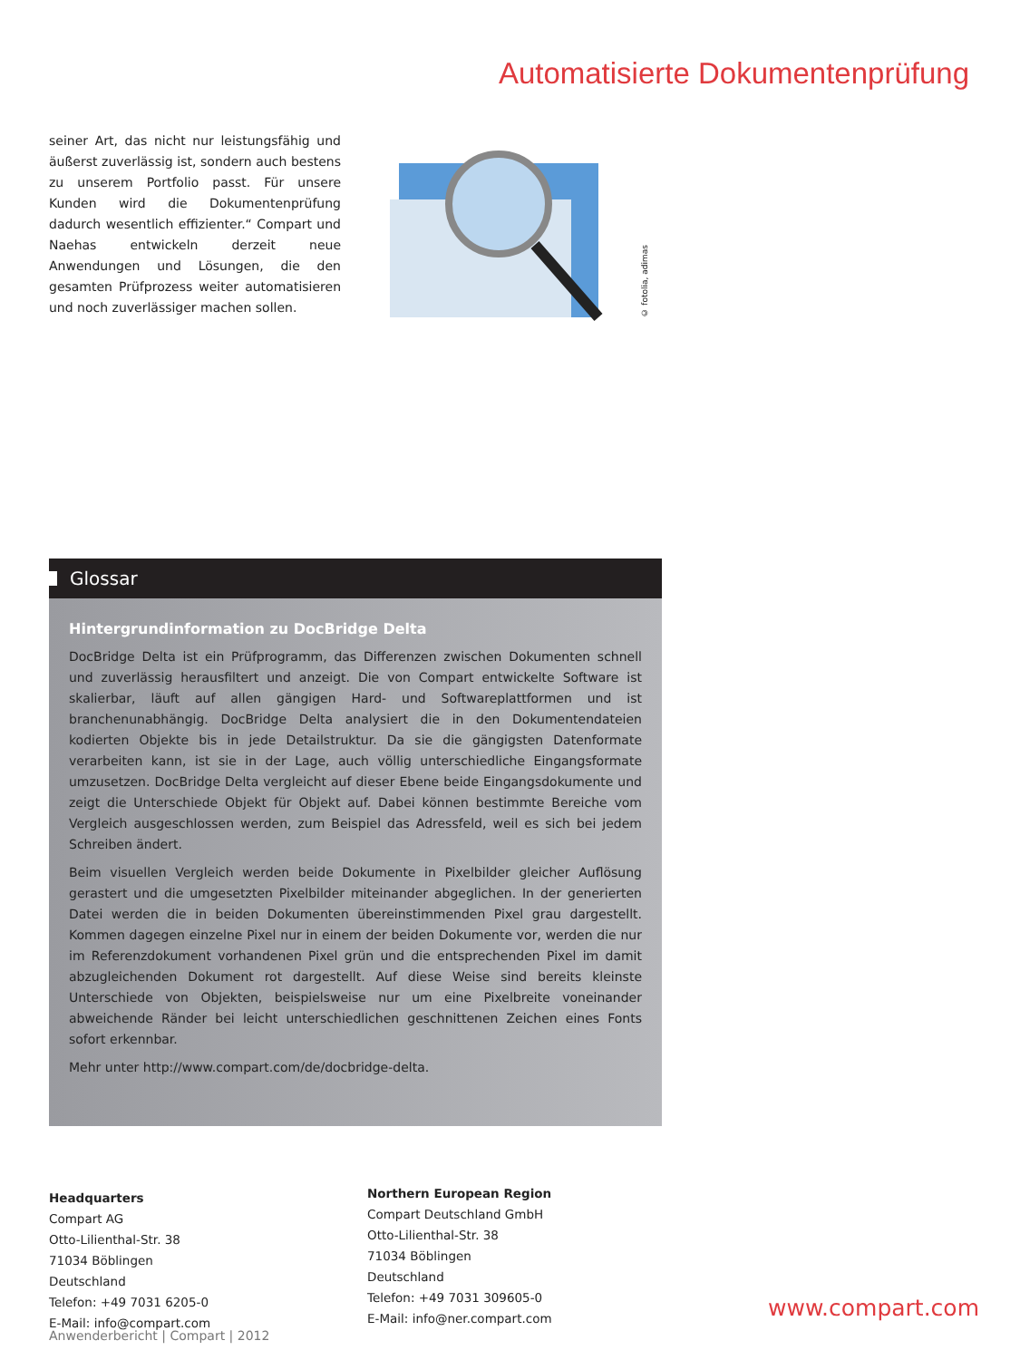Automatisierte Dokumentenprüfung
seiner Art, das nicht nur leistungsfähig und äußerst zuverlässig ist, sondern auch bestens zu unserem Portfolio passt. Für unsere Kunden wird die Dokumentenprüfung dadurch wesentlich effizienter.“ Compart und Naehas entwickeln derzeit neue Anwendungen und Lösungen, die den gesamten Prüfprozess weiter automatisieren und noch zuverlässiger machen sollen.
© fotolia, adimas
Glossar
Hintergrundinformation zu DocBridge Delta
DocBridge Delta ist ein Prüfprogramm, das Differenzen zwischen Dokumenten schnell und zuverlässig herausfiltert und anzeigt. Die von Compart entwickelte Software ist skalierbar, läuft auf allen gängigen Hard- und Softwareplattformen und ist branchenunabhängig. DocBridge Delta analysiert die in den Dokumentendateien kodierten Objekte bis in jede Detailstruktur. Da sie die gängigsten Datenformate verarbeiten kann, ist sie in der Lage, auch völlig unterschiedliche Eingangsformate umzusetzen. DocBridge Delta vergleicht auf dieser Ebene beide Eingangsdokumente und zeigt die Unterschiede Objekt für Objekt auf. Dabei können bestimmte Bereiche vom Vergleich ausgeschlossen werden, zum Beispiel das Adressfeld, weil es sich bei jedem Schreiben ändert.
Beim visuellen Vergleich werden beide Dokumente in Pixelbilder gleicher Auflösung gerastert und die umgesetzten Pixelbilder miteinander abgeglichen. In der generierten Datei werden die in beiden Dokumenten übereinstimmenden Pixel grau dargestellt. Kommen dagegen einzelne Pixel nur in einem der beiden Dokumente vor, werden die nur im Referenzdokument vorhandenen Pixel grün und die entsprechenden Pixel im damit abzugleichenden Dokument rot dargestellt. Auf diese Weise sind bereits kleinste Unterschiede von Objekten, beispielsweise nur um eine Pixelbreite voneinander abweichende Ränder bei leicht unterschiedlichen geschnittenen Zeichen eines Fonts sofort erkennbar.
Mehr unter http://www.compart.com/de/docbridge-delta.
Headquarters
Compart AG
Otto-Lilienthal-Str. 38
71034 Böblingen
Deutschland
Telefon: +49 7031 6205-0
E-Mail: info@compart.com
Northern European Region
Compart Deutschland GmbH
Otto-Lilienthal-Str. 38
71034 Böblingen
Deutschland
Telefon: +49 7031 309605-0
E-Mail: info@ner.compart.com
www.compart.com
Anwenderbericht | Compart | 2012